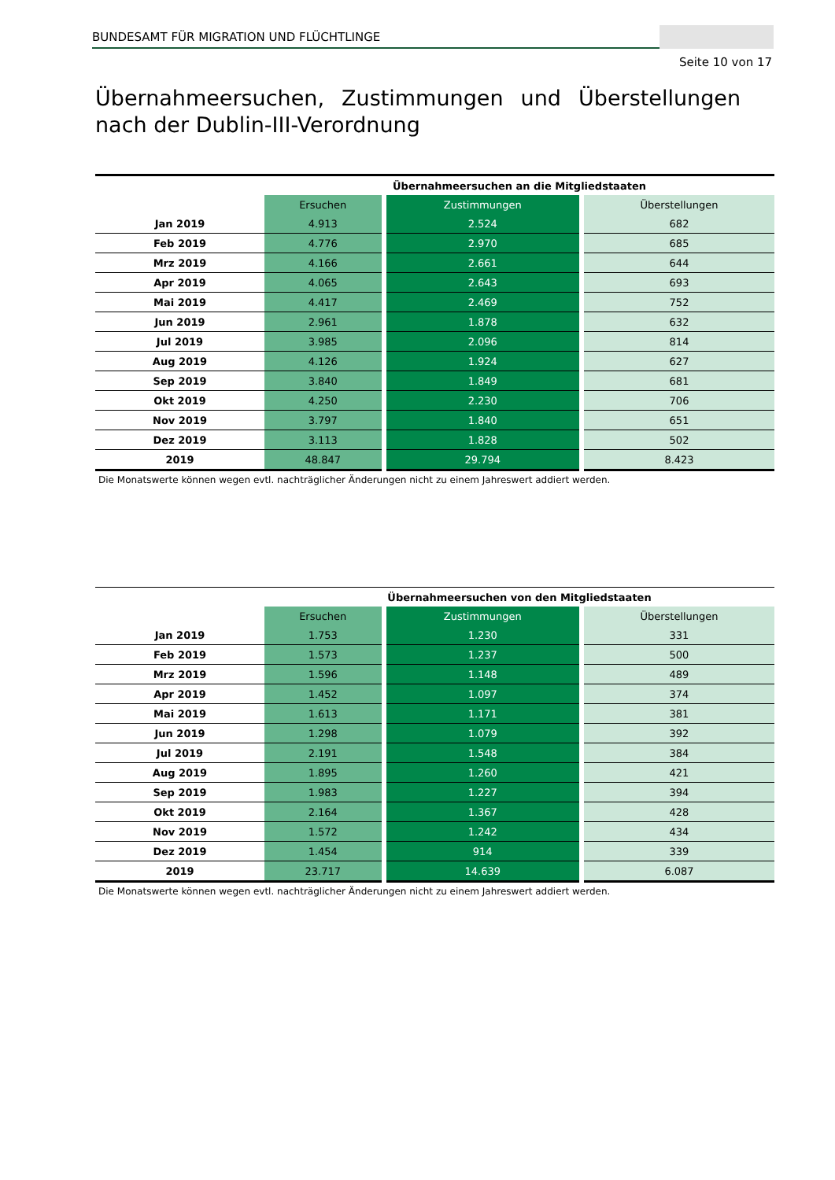BUNDESAMT FÜR MIGRATION UND FLÜCHTLINGE
Seite 10 von 17
Übernahmeersuchen, Zustimmungen und Überstellungen nach der Dublin-III-Verordnung
| | Übernahmeersuchen an die Mitgliedstaaten | | |
| --- | --- | --- | --- |
| | Ersuchen | Zustimmungen | Überstellungen |
| Jan 2019 | 4.913 | 2.524 | 682 |
| Feb 2019 | 4.776 | 2.970 | 685 |
| Mrz 2019 | 4.166 | 2.661 | 644 |
| Apr 2019 | 4.065 | 2.643 | 693 |
| Mai 2019 | 4.417 | 2.469 | 752 |
| Jun 2019 | 2.961 | 1.878 | 632 |
| Jul 2019 | 3.985 | 2.096 | 814 |
| Aug 2019 | 4.126 | 1.924 | 627 |
| Sep 2019 | 3.840 | 1.849 | 681 |
| Okt 2019 | 4.250 | 2.230 | 706 |
| Nov 2019 | 3.797 | 1.840 | 651 |
| Dez 2019 | 3.113 | 1.828 | 502 |
| 2019 | 48.847 | 29.794 | 8.423 |
Die Monatswerte können wegen evtl. nachträglicher Änderungen nicht zu einem Jahreswert addiert werden.
| | Übernahmeersuchen von den Mitgliedstaaten | | |
| --- | --- | --- | --- |
| | Ersuchen | Zustimmungen | Überstellungen |
| Jan 2019 | 1.753 | 1.230 | 331 |
| Feb 2019 | 1.573 | 1.237 | 500 |
| Mrz 2019 | 1.596 | 1.148 | 489 |
| Apr 2019 | 1.452 | 1.097 | 374 |
| Mai 2019 | 1.613 | 1.171 | 381 |
| Jun 2019 | 1.298 | 1.079 | 392 |
| Jul 2019 | 2.191 | 1.548 | 384 |
| Aug 2019 | 1.895 | 1.260 | 421 |
| Sep 2019 | 1.983 | 1.227 | 394 |
| Okt 2019 | 2.164 | 1.367 | 428 |
| Nov 2019 | 1.572 | 1.242 | 434 |
| Dez 2019 | 1.454 | 914 | 339 |
| 2019 | 23.717 | 14.639 | 6.087 |
Die Monatswerte können wegen evtl. nachträglicher Änderungen nicht zu einem Jahreswert addiert werden.